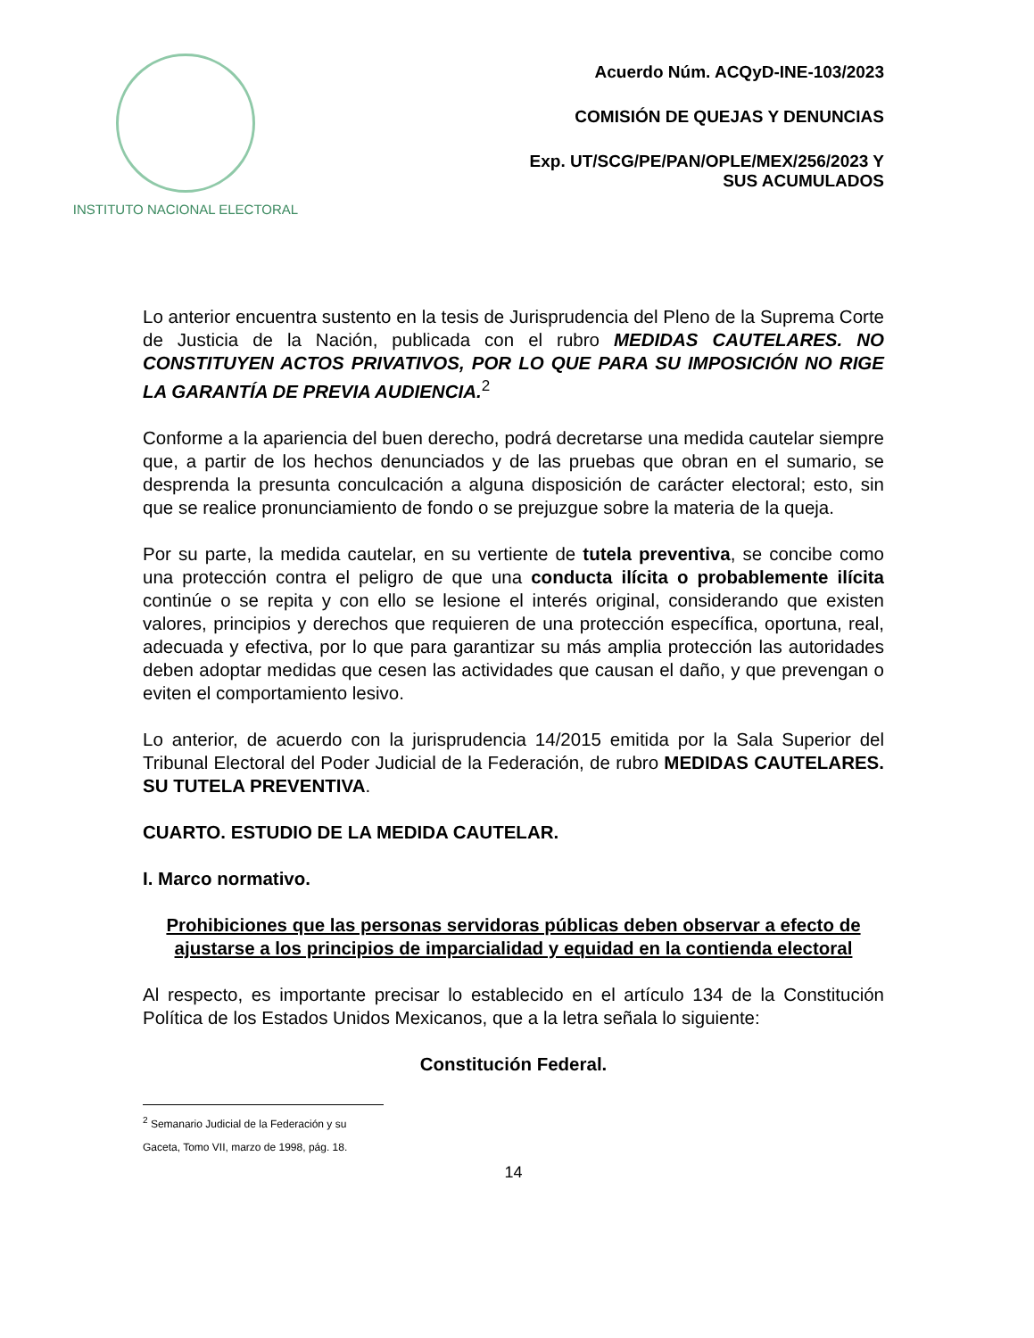INSTITUTO NACIONAL ELECTORAL
Acuerdo Núm. ACQyD-INE-103/2023
COMISIÓN DE QUEJAS Y DENUNCIAS
Exp. UT/SCG/PE/PAN/OPLE/MEX/256/2023 Y
SUS ACUMULADOS
Lo anterior encuentra sustento en la tesis de Jurisprudencia del Pleno de la Suprema Corte de Justicia de la Nación, publicada con el rubro MEDIDAS CAUTELARES. NO CONSTITUYEN ACTOS PRIVATIVOS, POR LO QUE PARA SU IMPOSICIÓN NO RIGE LA GARANTÍA DE PREVIA AUDIENCIA.<sup>2</sup>
Conforme a la apariencia del buen derecho, podrá decretarse una medida cautelar siempre que, a partir de los hechos denunciados y de las pruebas que obran en el sumario, se desprenda la presunta conculcación a alguna disposición de carácter electoral; esto, sin que se realice pronunciamiento de fondo o se prejuzgue sobre la materia de la queja.
Por su parte, la medida cautelar, en su vertiente de tutela preventiva, se concibe como una protección contra el peligro de que una conducta ilícita o probablemente ilícita continúe o se repita y con ello se lesione el interés original, considerando que existen valores, principios y derechos que requieren de una protección específica, oportuna, real, adecuada y efectiva, por lo que para garantizar su más amplia protección las autoridades deben adoptar medidas que cesen las actividades que causan el daño, y que prevengan o eviten el comportamiento lesivo.
Lo anterior, de acuerdo con la jurisprudencia 14/2015 emitida por la Sala Superior del Tribunal Electoral del Poder Judicial de la Federación, de rubro MEDIDAS CAUTELARES. SU TUTELA PREVENTIVA.
CUARTO. ESTUDIO DE LA MEDIDA CAUTELAR.
I. Marco normativo.
Prohibiciones que las personas servidoras públicas deben observar a efecto de ajustarse a los principios de imparcialidad y equidad en la contienda electoral
Al respecto, es importante precisar lo establecido en el artículo 134 de la Constitución Política de los Estados Unidos Mexicanos, que a la letra señala lo siguiente:
Constitución Federal.
<sup>2</sup> Semanario Judicial de la Federación y su Gaceta, Tomo VII, marzo de 1998, pág. 18.
14